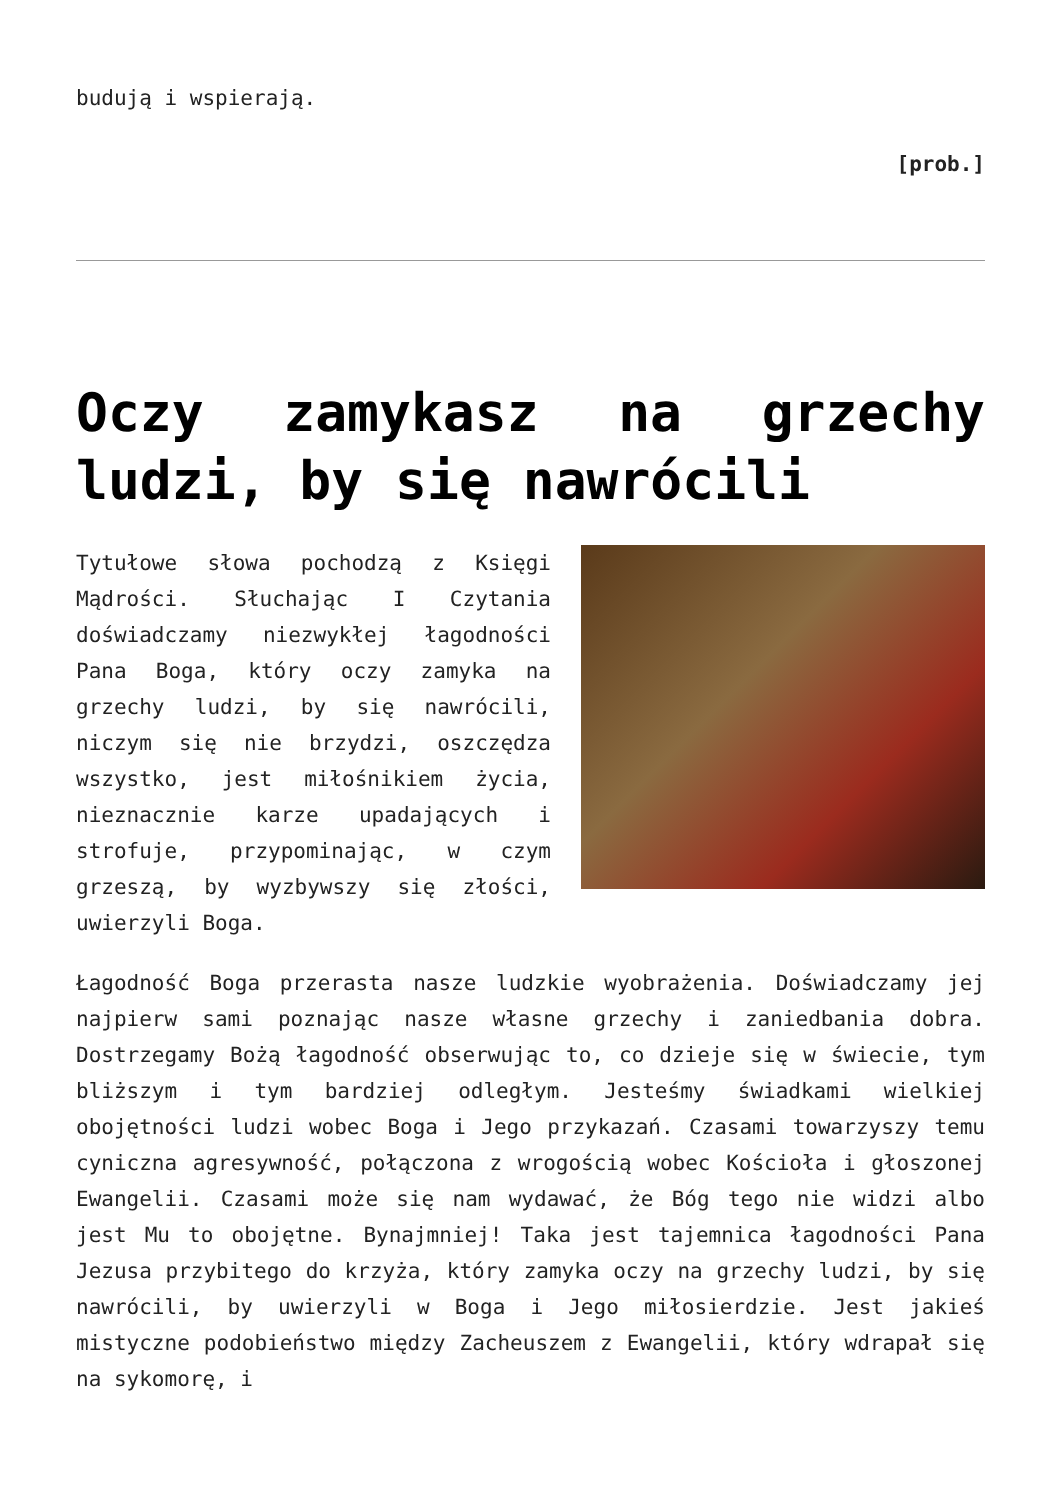budują i wspierają.
[prob.]
Oczy zamykasz na grzechy ludzi, by się nawrócili
Tytułowe słowa pochodzą z Księgi Mądrości. Słuchając I Czytania doświadczamy niezwykłej łagodności Pana Boga, który oczy zamyka na grzechy ludzi, by się nawrócili, niczym się nie brzydzi, oszczędza wszystko, jest miłośnikiem życia, nieznacznie karze upadających i strofuje, przypominając, w czym grzeszą, by wyzbywszy się złości, uwierzyli Boga.
Łagodność Boga przerasta nasze ludzkie wyobrażenia. Doświadczamy jej najpierw sami poznając nasze własne grzechy i zaniedbania dobra. Dostrzegamy Bożą łagodność obserwując to, co dzieje się w świecie, tym bliższym i tym bardziej odległym. Jesteśmy świadkami wielkiej obojętności ludzi wobec Boga i Jego przykazań. Czasami towarzyszy temu cyniczna agresywność, połączona z wrogością wobec Kościoła i głoszonej Ewangelii. Czasami może się nam wydawać, że Bóg tego nie widzi albo jest Mu to obojętne. Bynajmniej! Taka jest tajemnica łagodności Pana Jezusa przybitego do krzyża, który zamyka oczy na grzechy ludzi, by się nawrócili, by uwierzyli w Boga i Jego miłosierdzie. Jest jakieś mistyczne podobieństwo między Zacheuszem z Ewangelii, który wdrapał się na sykomorę, i